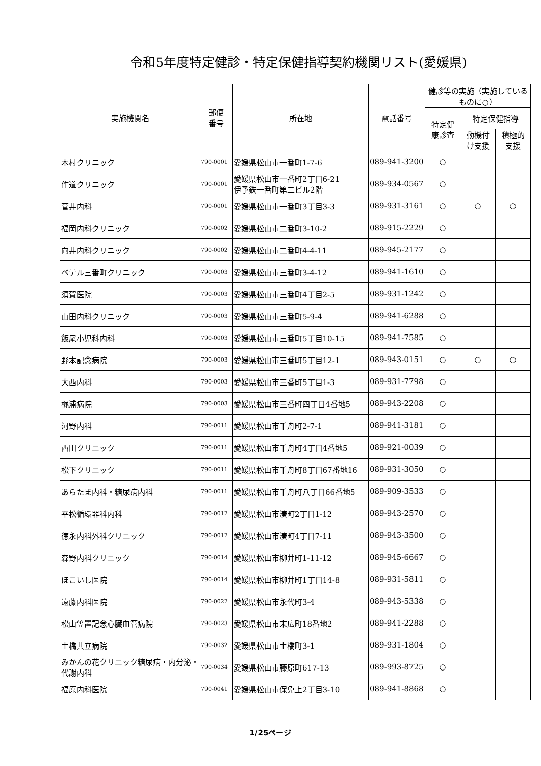令和5年度特定健診・特定保健指導契約機関リスト(愛媛県)
| 実施機関名 | 郵便 番号 | 所在地 | 電話番号 | 健診等の実施（実施しているものに○） | | |
| --- | --- | --- | --- | --- | --- | --- |
| | | | | 特定健 康診査 | 特定保健指導 | |
| | | | | | 動機付 け支援 | 積極的 支援 |
| 木村クリニック | 790-0001 | 愛媛県松山市一番町1-7-6 | 089-941-3200 | ○ | | |
| 作道クリニック | 790-0001 | 愛媛県松山市一番町2丁目6-21 伊予鉄一番町第二ビル2階 | 089-934-0567 | ○ | | |
| 菅井内科 | 790-0001 | 愛媛県松山市一番町3丁目3-3 | 089-931-3161 | ○ | ○ | ○ |
| 福岡内科クリニック | 790-0002 | 愛媛県松山市二番町3-10-2 | 089-915-2229 | ○ | | |
| 向井内科クリニック | 790-0002 | 愛媛県松山市二番町4-4-11 | 089-945-2177 | ○ | | |
| ベテル三番町クリニック | 790-0003 | 愛媛県松山市三番町3-4-12 | 089-941-1610 | ○ | | |
| 須賀医院 | 790-0003 | 愛媛県松山市三番町4丁目2-5 | 089-931-1242 | ○ | | |
| 山田内科クリニック | 790-0003 | 愛媛県松山市三番町5-9-4 | 089-941-6288 | ○ | | |
| 飯尾小児科内科 | 790-0003 | 愛媛県松山市三番町5丁目10-15 | 089-941-7585 | ○ | | |
| 野本記念病院 | 790-0003 | 愛媛県松山市三番町5丁目12-1 | 089-943-0151 | ○ | ○ | ○ |
| 大西内科 | 790-0003 | 愛媛県松山市三番町5丁目1-3 | 089-931-7798 | ○ | | |
| 梶浦病院 | 790-0003 | 愛媛県松山市三番町四丁目4番地5 | 089-943-2208 | ○ | | |
| 河野内科 | 790-0011 | 愛媛県松山市千舟町2-7-1 | 089-941-3181 | ○ | | |
| 西田クリニック | 790-0011 | 愛媛県松山市千舟町4丁目4番地5 | 089-921-0039 | ○ | | |
| 松下クリニック | 790-0011 | 愛媛県松山市千舟町8丁目67番地16 | 089-931-3050 | ○ | | |
| あらたま内科・糖尿病内科 | 790-0011 | 愛媛県松山市千舟町八丁目66番地5 | 089-909-3533 | ○ | | |
| 平松循環器科内科 | 790-0012 | 愛媛県松山市湊町2丁目1-12 | 089-943-2570 | ○ | | |
| 徳永内科外科クリニック | 790-0012 | 愛媛県松山市湊町4丁目7-11 | 089-943-3500 | ○ | | |
| 森野内科クリニック | 790-0014 | 愛媛県松山市柳井町1-11-12 | 089-945-6667 | ○ | | |
| ほこいし医院 | 790-0014 | 愛媛県松山市柳井町1丁目14-8 | 089-931-5811 | ○ | | |
| 遠藤内科医院 | 790-0022 | 愛媛県松山市永代町3-4 | 089-943-5338 | ○ | | |
| 松山笠置記念心臓血管病院 | 790-0023 | 愛媛県松山市末広町18番地2 | 089-941-2288 | ○ | | |
| 土橋共立病院 | 790-0032 | 愛媛県松山市土橋町3-1 | 089-931-1804 | ○ | | |
| みかんの花クリニック糖尿病・内分泌・代謝内科 | 790-0034 | 愛媛県松山市藤原町617-13 | 089-993-8725 | ○ | | |
| 福原内科医院 | 790-0041 | 愛媛県松山市保免上2丁目3-10 | 089-941-8868 | ○ | | |
1/25ページ